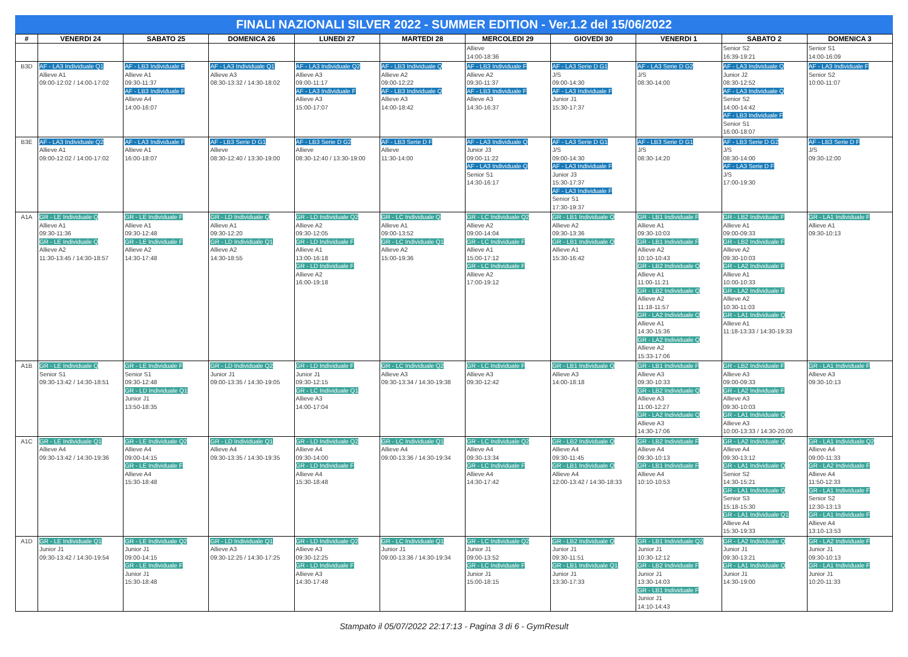FINALI NAZIONALI SILVER 2022 - SUMMER EDITION - Ver.1.2 del 15/06/2022
| # | VENERDI 24 | SABATO 25 | DOMENICA 26 | LUNEDI 27 | MARTEDI 28 | MERCOLEDI 29 | GIOVEDI 30 | VENERDI 1 | SABATO 2 | DOMENICA 3 |
| --- | --- | --- | --- | --- | --- | --- | --- | --- | --- | --- |
| | | | | | | Allieve 14:00-18:36 | | | Senior S2 16:39-19:21 | Senior S1 14:00-16:09 |
| B3D | AF - LA3 Individuale Q1 Allieve A1 09:00-12:02 / 14:00-17:02 | AF - LB3 Individuale F Allieve A1 09:30-11:37 AF - LB3 Individuale F Allieve A4 14:00-16:07 | AF - LA3 Individuale Q1 Allieve A3 08:30-13:32 / 14:30-18:02 | AF - LA3 Individuale Q2 Allieve A3 09:00-11:17 AF - LA3 Individuale F Allieve A3 15:00-17:07 | AF - LB3 Individuale Q Allieve A2 09:00-12:22 AF - LB3 Individuale Q Allieve A3 14:00-18:42 | AF - LB3 Individuale F Allieve A2 09:30-11:37 AF - LB3 Individuale F Allieve A3 14:30-16:37 | AF - LA3 Serie D G1 J/S 09:00-14:30 AF - LA3 Individuale F Junior J1 15:30-17:37 | AF - LA3 Serie D G2 J/S 08:30-14:00 | AF - LA3 Individuale Q Junior J2 08:30-12:52 AF - LA3 Individuale Q Senior S2 14:00-14:42 AF - LB3 Individuale F Senior S1 16:00-18:07 | AF - LA3 Individuale F Senior S2 10:00-11:07 |
| B3E | AF - LA3 Individuale Q2 Allieve A1 09:00-12:02 / 14:00-17:02 | AF - LA3 Individuale F Allieve A1 16:00-18:07 | AF - LB3 Serie D G1 Allieve 08:30-12:40 / 13:30-19:00 | AF - LB3 Serie D G2 Allieve 08:30-12:40 / 13:30-19:00 | AF - LB3 Serie D F Allieve 11:30-14:00 | AF - LA3 Individuale Q Junior J3 09:00-11:22 AF - LA3 Individuale Q Senior S1 14:30-16:17 | AF - LA3 Serie D G1 J/S 09:00-14:30 AF - LA3 Individuale F Junior J3 15:30-17:37 AF - LA3 Individuale F Senior S1 17:30-19:37 | AF - LB3 Serie D G1 J/S 08:30-14:20 | AF - LB3 Serie D G2 J/S 08:30-14:00 AF - LA3 Serie D F J/S 17:00-19:30 | AF - LB3 Serie D F J/S 09:30-12:00 |
| A1A | GR - LE Individuale Q Allieve A1 09:30-11:36 GR - LE Individuale Q Allieve A2 11:30-13:45 / 14:30-18:57 | GR - LE Individuale F Allieve A1 09:30-12:48 GR - LE Individuale F Allieve A2 14:30-17:48 | GR - LD Individuale Q Allieve A1 09:30-12:20 GR - LD Individuale Q1 Allieve A2 14:30-18:55 | GR - LD Individuale Q2 Allieve A2 09:30-12:05 GR - LD Individuale F Allieve A1 13:00-16:18 GR - LD Individuale F Allieve A2 16:00-19:18 | GR - LC Individuale Q Allieve A1 09:00-13:52 GR - LC Individuale Q1 Allieve A2 15:00-19:36 | GR - LC Individuale Q2 Allieve A2 09:00-14:04 GR - LC Individuale F Allieve A1 15:00-17:12 GR - LC Individuale F Allieve A2 17:00-19:12 | GR - LB1 Individuale Q Allieve A2 09:30-13:36 GR - LB1 Individuale Q Allieve A1 15:30-16:42 | GR - LB1 Individuale F Allieve A1 09:30-10:03 GR - LB1 Individuale F Allieve A2 10:10-10:43 GR - LB2 Individuale Q Allieve A1 11:00-11:21 GR - LB2 Individuale Q Allieve A2 11:18-11:57 GR - LA2 Individuale Q Allieve A1 14:30-15:36 GR - LA2 Individuale Q Allieve A2 15:33-17:06 | GR - LB2 Individuale F Allieve A1 09:00-09:33 GR - LB2 Individuale F Allieve A2 09:30-10:03 GR - LA2 Individuale F Allieve A1 10:00-10:33 GR - LA2 Individuale F Allieve A2 10:30-11:03 GR - LA1 Individuale Q Allieve A1 11:18-13:33 / 14:30-19:33 | GR - LA1 Individuale F Allieve A1 09:30-10:13 |
| A1B | GR - LE Individuale Q Senior S1 09:30-13:42 / 14:30-18:51 | GR - LE Individuale F Senior S1 09:30-12:48 GR - LD Individuale Q1 Junior J1 13:50-18:35 | GR - LD Individuale Q2 Junior J1 09:00-13:35 / 14:30-19:05 | GR - LD Individuale F Junior J1 09:30-12:15 GR - LC Individuale Q1 Allieve A3 14:00-17:04 | GR - LC Individuale Q2 Allieve A3 09:30-13:34 / 14:30-19:38 | GR - LC Individuale F Allieve A3 09:30-12:42 | GR - LB1 Individuale Q Allieve A3 14:00-18:18 | GR - LB1 Individuale F Allieve A3 09:30-10:33 GR - LB2 Individuale Q Allieve A3 11:00-12:27 GR - LA2 Individuale Q Allieve A3 14:30-17:06 | GR - LB2 Individuale F Allieve A3 09:00-09:33 GR - LA2 Individuale F Allieve A3 09:30-10:03 GR - LA1 Individuale Q Allieve A3 10:00-13:33 / 14:30-20:00 | GR - LA1 Individuale F Allieve A3 09:30-10:13 |
| A1C | GR - LE Individuale Q1 Allieve A4 09:30-13:42 / 14:30-19:36 | GR - LE Individuale Q2 Allieve A4 09:00-14:15 GR - LE Individuale F Allieve A4 15:30-18:48 | GR - LD Individuale Q1 Allieve A4 09:30-13:35 / 14:30-19:35 | GR - LD Individuale Q2 Allieve A4 09:30-14:00 GR - LD Individuale F Allieve A4 15:30-18:48 | GR - LC Individuale Q1 Allieve A4 09:00-13:36 / 14:30-19:34 | GR - LC Individuale Q2 Allieve A4 09:30-13:34 GR - LC Individuale F Allieve A4 14:30-17:42 | GR - LB2 Individuale Q Allieve A4 09:30-11:45 GR - LB1 Individuale Q Allieve A4 12:00-13:42 / 14:30-18:33 | GR - LB2 Individuale F Allieve A4 09:30-10:13 GR - LB1 Individuale F Allieve A4 10:10-10:53 | GR - LA2 Individuale Q Allieve A4 09:30-13:12 GR - LA1 Individuale Q Senior S2 14:30-15:21 GR - LA1 Individuale Q Senior S3 15:18-15:30 GR - LA1 Individuale Q1 Allieve A4 15:30-19:33 | GR - LA1 Individuale Q2 Allieve A4 09:00-11:33 GR - LA2 Individuale F Allieve A4 11:50-12:33 GR - LA1 Individuale F Senior S2 12:30-13:13 GR - LA1 Individuale F Allieve A4 13:10-13:53 |
| A1D | GR - LE Individuale Q1 Junior J1 09:30-13:42 / 14:30-19:54 | GR - LE Individuale Q2 Junior J1 09:00-14:15 GR - LE Individuale F Junior J1 15:30-18:48 | GR - LD Individuale Q1 Allieve A3 09:30-12:25 / 14:30-17:25 | GR - LD Individuale Q2 Allieve A3 09:30-12:25 GR - LD Individuale F Allieve A3 14:30-17:48 | GR - LC Individuale Q1 Junior J1 09:00-13:36 / 14:30-19:34 | GR - LC Individuale Q2 Junior J1 09:00-13:52 GR - LC Individuale F Junior J1 15:00-18:15 | GR - LB2 Individuale Q Junior J1 09:30-11:51 GR - LB1 Individuale Q1 Junior J1 13:30-17:33 | GR - LB1 Individuale Q2 Junior J1 10:30-12:12 GR - LB2 Individuale F Junior J1 13:30-14:03 GR - LB1 Individuale F Junior J1 14:10-14:43 | GR - LA2 Individuale Q Junior J1 09:30-13:21 GR - LA1 Individuale Q Junior J1 14:30-19:00 | GR - LA2 Individuale F Junior J1 09:30-10:13 GR - LA1 Individuale F Junior J1 10:20-11:33 |
Stampato il 05/07/2022 22:17:13 - Pagina 3 di 6 - GymResult